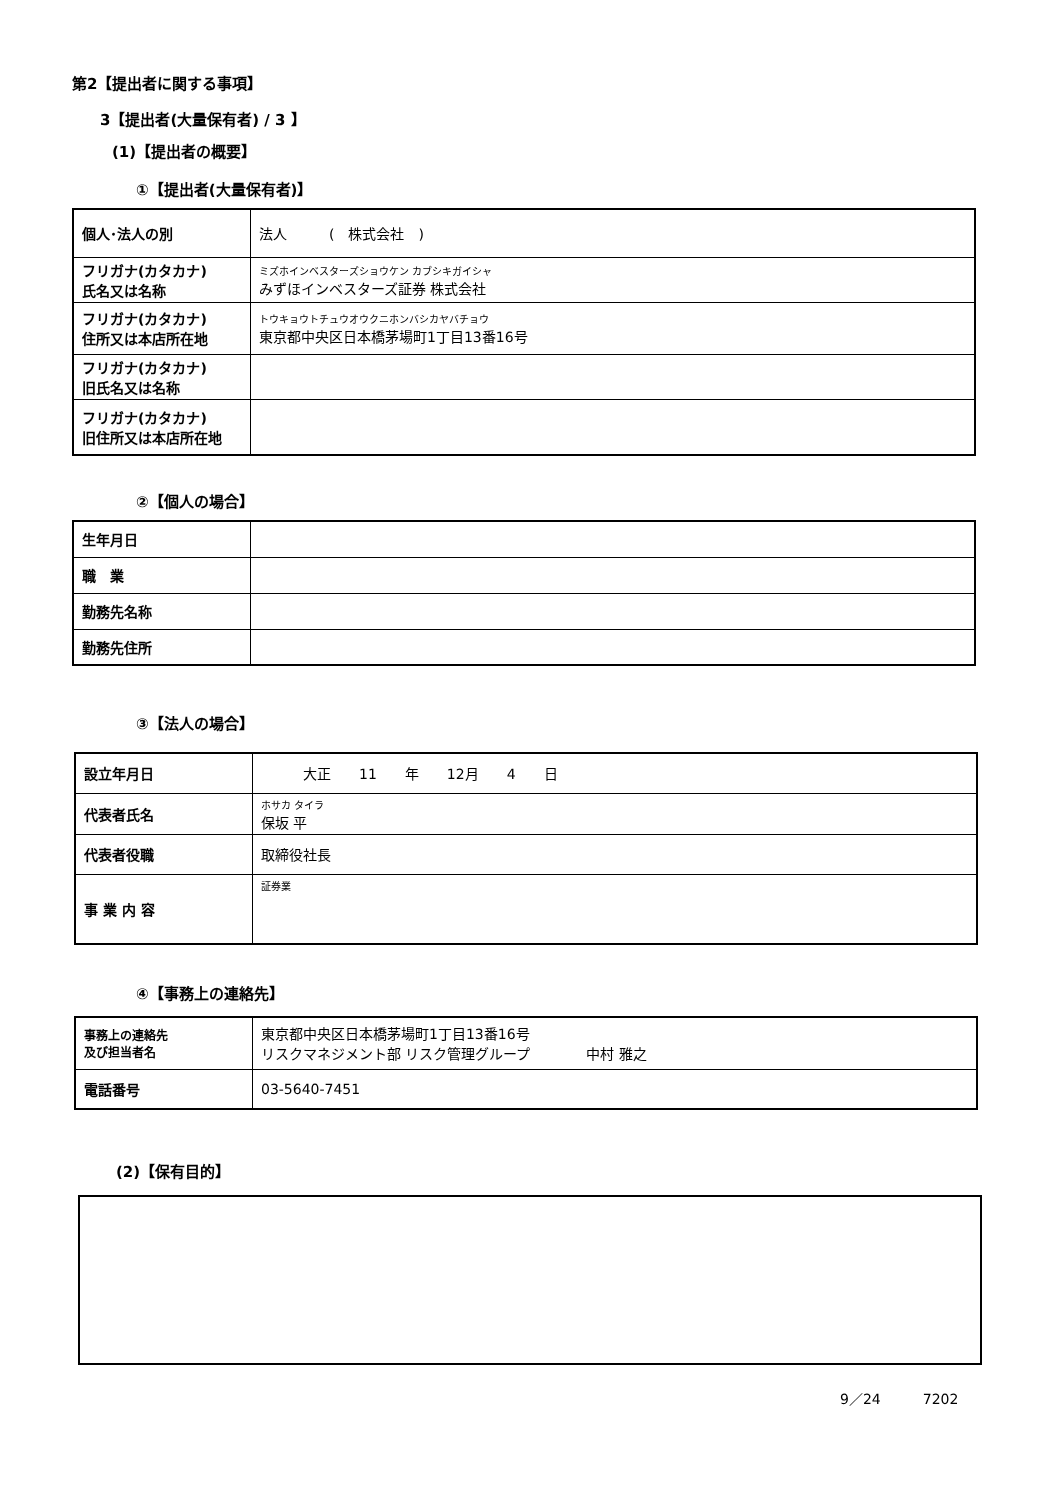第2【提出者に関する事項】
3【提出者(大量保有者) / 3 】
(1)【提出者の概要】
①【提出者(大量保有者)】
| 個人･法人の別 | 法人 ( 株式会社 ) |
| フリガナ(カタカナ) 氏名又は名称 | ミズホインベスターズショウケン カブシキガイシャ みずほインベスターズ証券 株式会社 |
| フリガナ(カタカナ) 住所又は本店所在地 | トウキョウトチュウオウクニホンバシカヤバチョウ 東京都中央区日本橋茅場町1丁目13番16号 |
| フリガナ(カタカナ) 旧氏名又は名称 | |
| フリガナ(カタカナ) 旧住所又は本店所在地 | |
②【個人の場合】
| 生年月日 | |
| 職 業 | |
| 勤務先名称 | |
| 勤務先住所 | |
③【法人の場合】
| 設立年月日 | 大正 11 年 12月 4 日 |
| 代表者氏名 | ホサカ タイラ 保坂 平 |
| 代表者役職 | 取締役社長 |
| 事 業 内 容 | 証券業 |
④【事務上の連絡先】
| 事務上の連絡先 及び担当者名 | 東京都中央区日本橋茅場町1丁目13番16号 リスクマネジメント部 リスク管理グループ 中村 雅之 |
| 電話番号 | 03-5640-7451 |
(2)【保有目的】
9／24　　　7202